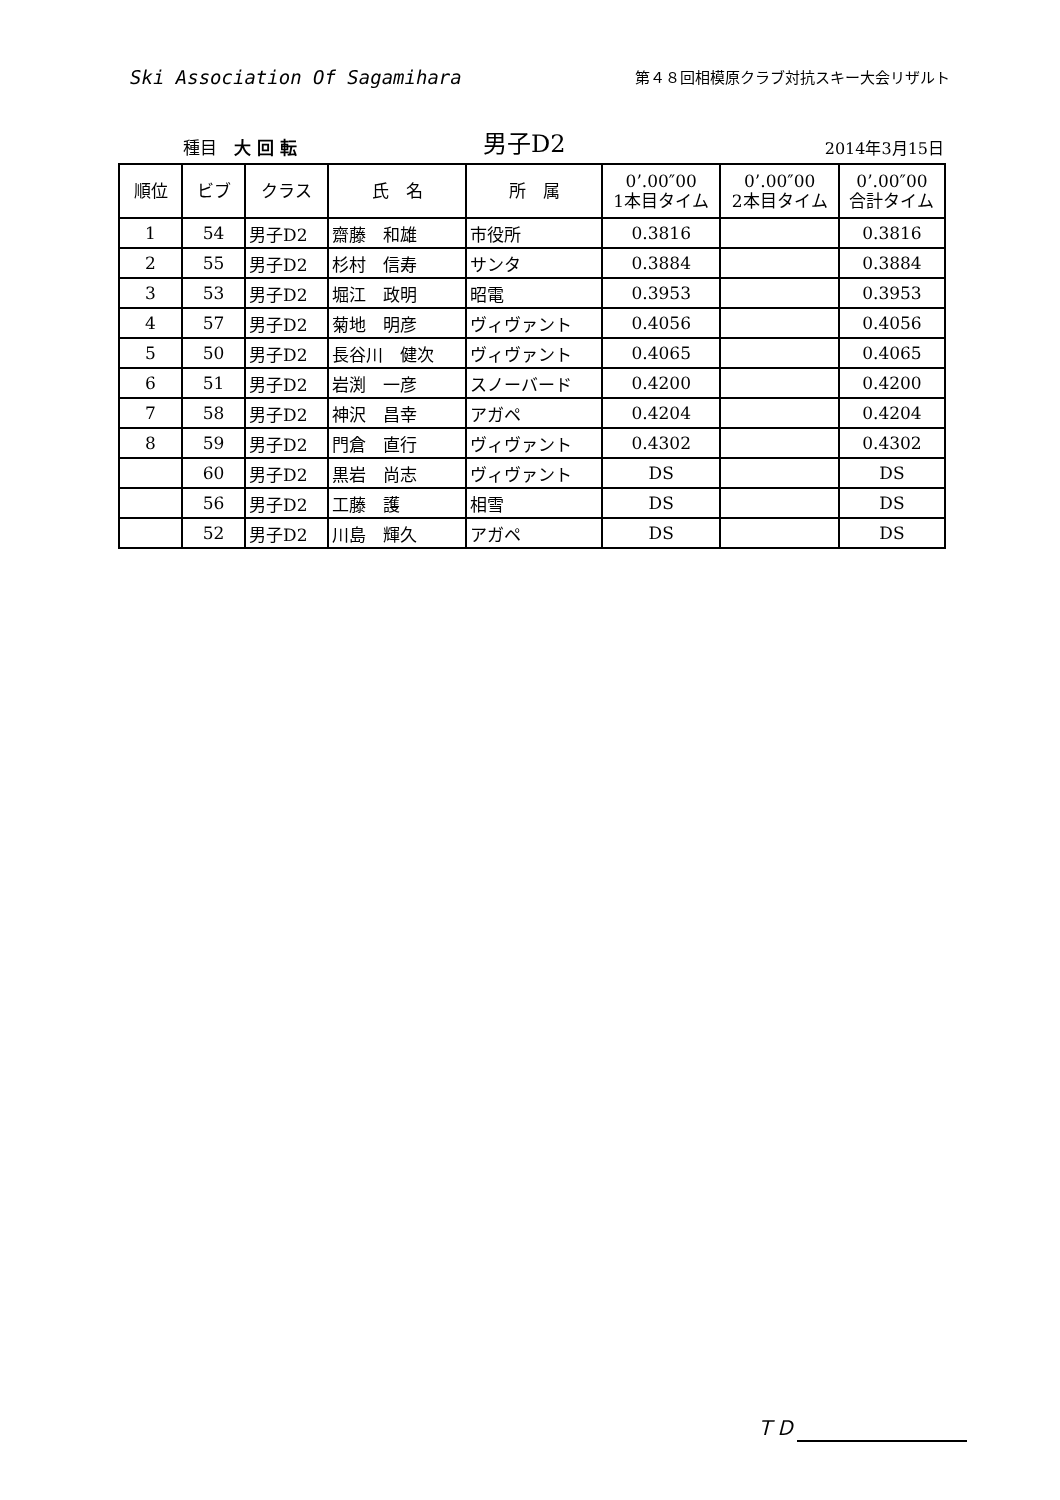Ski Association Of Sagamihara
第４８回相模原クラブ対抗スキー大会リザルト
種目　大 回 転
男子D2
2014年3月15日
| 順位 | ビブ | クラス | 氏 名 | 所 属 | 0’.00″00 1本目タイム | 0’.00″00 2本目タイム | 0’.00″00 合計タイム |
| --- | --- | --- | --- | --- | --- | --- | --- |
| 1 | 54 | 男子D2 | 齋藤 和雄 | 市役所 | 0.3816 | | 0.3816 |
| 2 | 55 | 男子D2 | 杉村 信寿 | サンタ | 0.3884 | | 0.3884 |
| 3 | 53 | 男子D2 | 堀江 政明 | 昭電 | 0.3953 | | 0.3953 |
| 4 | 57 | 男子D2 | 菊地 明彦 | ヴィヴァント | 0.4056 | | 0.4056 |
| 5 | 50 | 男子D2 | 長谷川 健次 | ヴィヴァント | 0.4065 | | 0.4065 |
| 6 | 51 | 男子D2 | 岩渕 一彦 | スノーバード | 0.4200 | | 0.4200 |
| 7 | 58 | 男子D2 | 神沢 昌幸 | アガペ | 0.4204 | | 0.4204 |
| 8 | 59 | 男子D2 | 門倉 直行 | ヴィヴァント | 0.4302 | | 0.4302 |
| | 60 | 男子D2 | 黒岩 尚志 | ヴィヴァント | DS | | DS |
| | 56 | 男子D2 | 工藤 護 | 相雪 | DS | | DS |
| | 52 | 男子D2 | 川島 輝久 | アガペ | DS | | DS |
ＴＤ